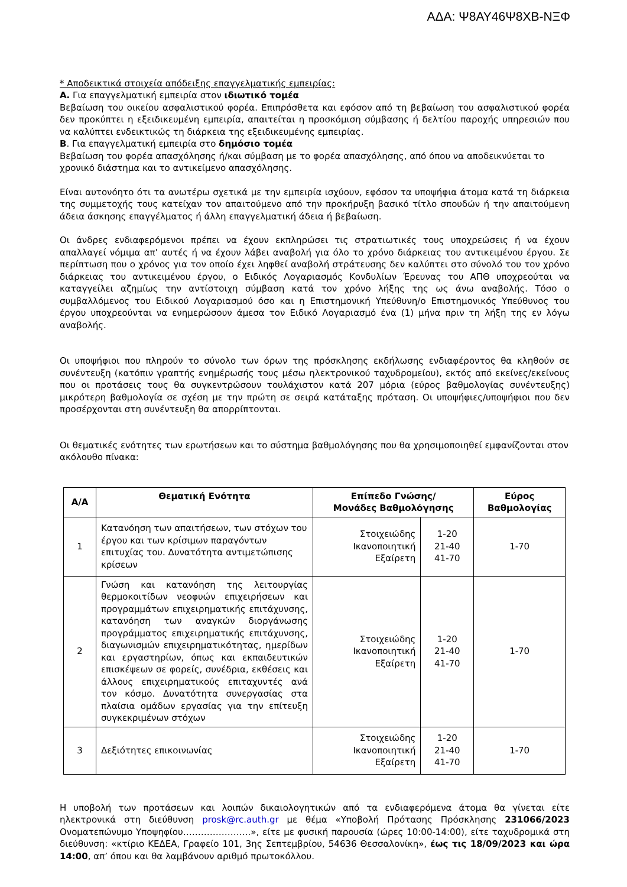ΑΔΑ: Ψ8ΑΥ46Ψ8ΧΒ-ΝΞΦ
* Αποδεικτικά στοιχεία απόδειξης επαγγελματικής εμπειρίας:
Α. Για επαγγελματική εμπειρία στον ιδιωτικό τομέα
Βεβαίωση του οικείου ασφαλιστικού φορέα. Επιπρόσθετα και εφόσον από τη βεβαίωση του ασφαλιστικού φορέα δεν προκύπτει η εξειδικευμένη εμπειρία, απαιτείται η προσκόμιση σύμβασης ή δελτίου παροχής υπηρεσιών που να καλύπτει ενδεικτικώς τη διάρκεια της εξειδικευμένης εμπειρίας.
Β. Για επαγγελματική εμπειρία στο δημόσιο τομέα
Βεβαίωση του φορέα απασχόλησης ή/και σύμβαση με το φορέα απασχόλησης, από όπου να αποδεικνύεται το χρονικό διάστημα και το αντικείμενο απασχόλησης.
Είναι αυτονόητο ότι τα ανωτέρω σχετικά με την εμπειρία ισχύουν, εφόσον τα υποψήφια άτομα κατά τη διάρκεια της συμμετοχής τους κατείχαν τον απαιτούμενο από την προκήρυξη βασικό τίτλο σπουδών ή την απαιτούμενη άδεια άσκησης επαγγέλματος ή άλλη επαγγελματική άδεια ή βεβαίωση.
Οι άνδρες ενδιαφερόμενοι πρέπει να έχουν εκπληρώσει τις στρατιωτικές τους υποχρεώσεις ή να έχουν απαλλαγεί νόμιμα απ’ αυτές ή να έχουν λάβει αναβολή για όλο το χρόνο διάρκειας του αντικειμένου έργου. Σε περίπτωση που ο χρόνος για τον οποίο έχει ληφθεί αναβολή στράτευσης δεν καλύπτει στο σύνολό του τον χρόνο διάρκειας του αντικειμένου έργου, ο Ειδικός Λογαριασμός Κονδυλίων Έρευνας του ΑΠΘ υποχρεούται να καταγγείλει αζημίως την αντίστοιχη σύμβαση κατά τον χρόνο λήξης της ως άνω αναβολής. Τόσο ο συμβαλλόμενος του Ειδικού Λογαριασμού όσο και η Επιστημονική Υπεύθυνη/ο Επιστημονικός Υπεύθυνος του έργου υποχρεούνται να ενημερώσουν άμεσα τον Ειδικό Λογαριασμό ένα (1) μήνα πριν τη λήξη της εν λόγω αναβολής.
Οι υποψήφιοι που πληρούν το σύνολο των όρων της πρόσκλησης εκδήλωσης ενδιαφέροντος θα κληθούν σε συνέντευξη (κατόπιν γραπτής ενημέρωσής τους μέσω ηλεκτρονικού ταχυδρομείου), εκτός από εκείνες/εκείνους που οι προτάσεις τους θα συγκεντρώσουν τουλάχιστον κατά 207 μόρια (εύρος βαθμολογίας συνέντευξης) μικρότερη βαθμολογία σε σχέση με την πρώτη σε σειρά κατάταξης πρόταση. Οι υποψήφιες/υποψήφιοι που δεν προσέρχονται στη συνέντευξη θα απορρίπτονται.
Οι θεματικές ενότητες των ερωτήσεων και το σύστημα βαθμολόγησης που θα χρησιμοποιηθεί εμφανίζονται στον ακόλουθο πίνακα:
| Α/Α | Θεματική Ενότητα | Επίπεδο Γνώσης/ Μονάδες Βαθμολόγησης | | Εύρος Βαθμολογίας |
| --- | --- | --- | --- | --- |
| 1 | Κατανόηση των απαιτήσεων, των στόχων του έργου και των κρίσιμων παραγόντων επιτυχίας του. Δυνατότητα αντιμετώπισης κρίσεων | Στοιχειώδης Ικανοποιητική Εξαίρετη | 1-20 21-40 41-70 | 1-70 |
| 2 | Γνώση και κατανόηση της λειτουργίας θερμοκοιτίδων νεοφυών επιχειρήσεων και προγραμμάτων επιχειρηματικής επιτάχυνσης, κατανόηση των αναγκών διοργάνωσης προγράμματος επιχειρηματικής επιτάχυνσης, διαγωνισμών επιχειρηματικότητας, ημερίδων και εργαστηρίων, όπως και εκπαιδευτικών επισκέψεων σε φορείς, συνέδρια, εκθέσεις και άλλους επιχειρηματικούς επιταχυντές ανά τον κόσμο. Δυνατότητα συνεργασίας στα πλαίσια ομάδων εργασίας για την επίτευξη συγκεκριμένων στόχων | Στοιχειώδης Ικανοποιητική Εξαίρετη | 1-20 21-40 41-70 | 1-70 |
| 3 | Δεξιότητες επικοινωνίας | Στοιχειώδης Ικανοποιητική Εξαίρετη | 1-20 21-40 41-70 | 1-70 |
Η υποβολή των προτάσεων και λοιπών δικαιολογητικών από τα ενδιαφερόμενα άτομα θα γίνεται είτε ηλεκτρονικά στη διεύθυνση prosk@rc.auth.gr με θέμα «Υποβολή Πρότασης Πρόσκλησης 231066/2023 Ονοματεπώνυμο Υποψηφίου…………………..», είτε με φυσική παρουσία (ώρες 10:00-14:00), είτε ταχυδρομικά στη διεύθυνση: «κτίριο ΚΕΔΕΑ, Γραφείο 101, 3ης Σεπτεμβρίου, 54636 Θεσσαλονίκη», έως τις 18/09/2023 και ώρα 14:00, απ’ όπου και θα λαμβάνουν αριθμό πρωτοκόλλου.